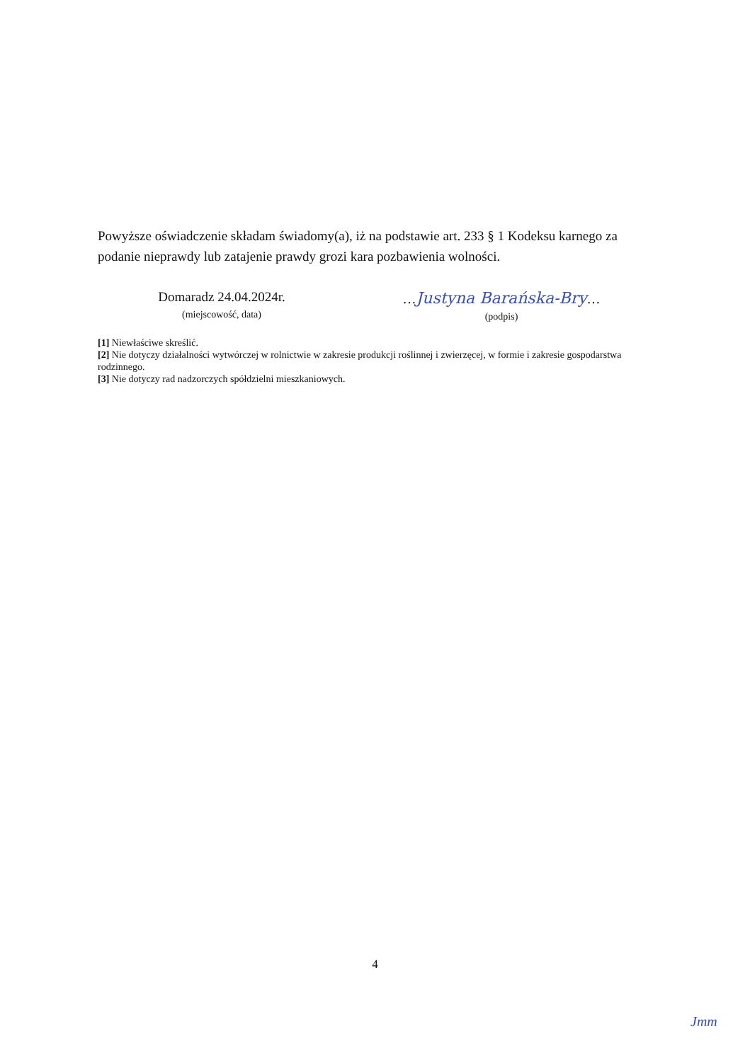Powyższe oświadczenie składam świadomy(a), iż na podstawie art. 233 § 1 Kodeksu karnego za podanie nieprawdy lub zatajenie prawdy grozi kara pozbawienia wolności.
Domaradz 24.04.2024r.
(miejscowość, data)
…Justyna Barańska-Bry…
(podpis)
[1] Niewłaściwe skreślić.
[2] Nie dotyczy działalności wytwórczej w rolnictwie w zakresie produkcji roślinnej i zwierzęcej, w formie i zakresie gospodarstwa rodzinnego.
[3] Nie dotyczy rad nadzorczych spółdzielni mieszkaniowych.
4
Jmm